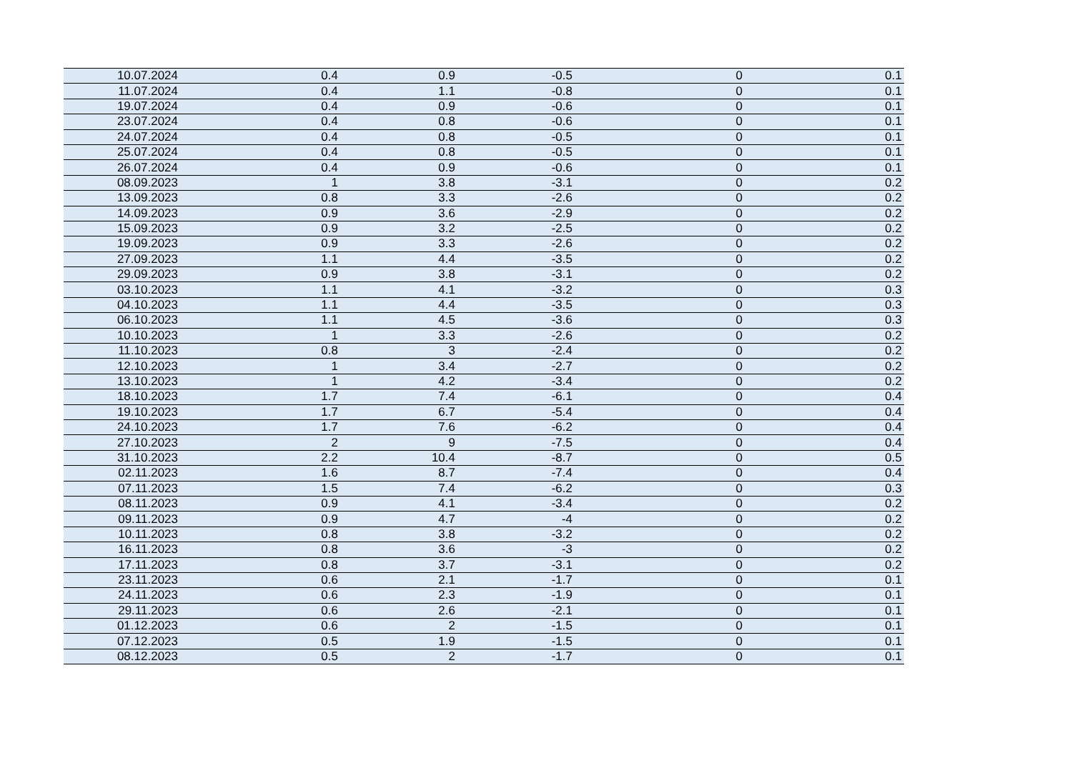| 10.07.2024 | 0.4 | 0.9 | -0.5 | 0 | 0.1 |
| 11.07.2024 | 0.4 | 1.1 | -0.8 | 0 | 0.1 |
| 19.07.2024 | 0.4 | 0.9 | -0.6 | 0 | 0.1 |
| 23.07.2024 | 0.4 | 0.8 | -0.6 | 0 | 0.1 |
| 24.07.2024 | 0.4 | 0.8 | -0.5 | 0 | 0.1 |
| 25.07.2024 | 0.4 | 0.8 | -0.5 | 0 | 0.1 |
| 26.07.2024 | 0.4 | 0.9 | -0.6 | 0 | 0.1 |
| 08.09.2023 | 1 | 3.8 | -3.1 | 0 | 0.2 |
| 13.09.2023 | 0.8 | 3.3 | -2.6 | 0 | 0.2 |
| 14.09.2023 | 0.9 | 3.6 | -2.9 | 0 | 0.2 |
| 15.09.2023 | 0.9 | 3.2 | -2.5 | 0 | 0.2 |
| 19.09.2023 | 0.9 | 3.3 | -2.6 | 0 | 0.2 |
| 27.09.2023 | 1.1 | 4.4 | -3.5 | 0 | 0.2 |
| 29.09.2023 | 0.9 | 3.8 | -3.1 | 0 | 0.2 |
| 03.10.2023 | 1.1 | 4.1 | -3.2 | 0 | 0.3 |
| 04.10.2023 | 1.1 | 4.4 | -3.5 | 0 | 0.3 |
| 06.10.2023 | 1.1 | 4.5 | -3.6 | 0 | 0.3 |
| 10.10.2023 | 1 | 3.3 | -2.6 | 0 | 0.2 |
| 11.10.2023 | 0.8 | 3 | -2.4 | 0 | 0.2 |
| 12.10.2023 | 1 | 3.4 | -2.7 | 0 | 0.2 |
| 13.10.2023 | 1 | 4.2 | -3.4 | 0 | 0.2 |
| 18.10.2023 | 1.7 | 7.4 | -6.1 | 0 | 0.4 |
| 19.10.2023 | 1.7 | 6.7 | -5.4 | 0 | 0.4 |
| 24.10.2023 | 1.7 | 7.6 | -6.2 | 0 | 0.4 |
| 27.10.2023 | 2 | 9 | -7.5 | 0 | 0.4 |
| 31.10.2023 | 2.2 | 10.4 | -8.7 | 0 | 0.5 |
| 02.11.2023 | 1.6 | 8.7 | -7.4 | 0 | 0.4 |
| 07.11.2023 | 1.5 | 7.4 | -6.2 | 0 | 0.3 |
| 08.11.2023 | 0.9 | 4.1 | -3.4 | 0 | 0.2 |
| 09.11.2023 | 0.9 | 4.7 | -4 | 0 | 0.2 |
| 10.11.2023 | 0.8 | 3.8 | -3.2 | 0 | 0.2 |
| 16.11.2023 | 0.8 | 3.6 | -3 | 0 | 0.2 |
| 17.11.2023 | 0.8 | 3.7 | -3.1 | 0 | 0.2 |
| 23.11.2023 | 0.6 | 2.1 | -1.7 | 0 | 0.1 |
| 24.11.2023 | 0.6 | 2.3 | -1.9 | 0 | 0.1 |
| 29.11.2023 | 0.6 | 2.6 | -2.1 | 0 | 0.1 |
| 01.12.2023 | 0.6 | 2 | -1.5 | 0 | 0.1 |
| 07.12.2023 | 0.5 | 1.9 | -1.5 | 0 | 0.1 |
| 08.12.2023 | 0.5 | 2 | -1.7 | 0 | 0.1 |